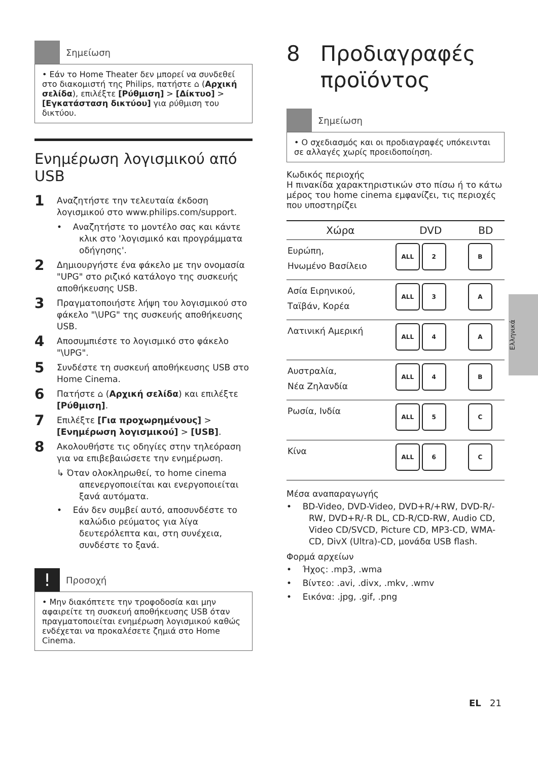Σημείωση
• Εάν το Home Theater δεν μπορεί να συνδεθεί στο διακομιστή της Philips, πατήστε ⌂ (Αρχική σελίδα), επιλέξτε [Ρύθμιση] > [Δίκτυο] > [Εγκατάσταση δικτύου] για ρύθμιση του δικτύου.
Ενημέρωση λογισμικού από USB
1 Αναζητήστε την τελευταία έκδοση λογισμικού στο www.philips.com/support.
• Αναζητήστε το μοντέλο σας και κάντε κλικ στο 'λογισμικό και προγράμματα οδήγησης'.
2 Δημιουργήστε ένα φάκελο με την ονομασία "UPG" στο ριζικό κατάλογο της συσκευής αποθήκευσης USB.
3 Πραγματοποιήστε λήψη του λογισμικού στο φάκελο "\UPG" της συσκευής αποθήκευσης USB.
4 Αποσυμπιέστε το λογισμικό στο φάκελο "\UPG".
5 Συνδέστε τη συσκευή αποθήκευσης USB στο Home Cinema.
6 Πατήστε ⌂ (Αρχική σελίδα) και επιλέξτε [Ρύθμιση].
7 Επιλέξτε [Για προχωρημένους] > [Ενημέρωση λογισμικού] > [USB].
8 Ακολουθήστε τις οδηγίες στην τηλεόραση για να επιβεβαιώσετε την ενημέρωση.
↳ Όταν ολοκληρωθεί, το home cinema απενεργοποιείται και ενεργοποιείται ξανά αυτόματα.
• Εάν δεν συμβεί αυτό, αποσυνδέστε το καλώδιο ρεύματος για λίγα δευτερόλεπτα και, στη συνέχεια, συνδέστε το ξανά.
!
Προσοχή
• Μην διακόπτετε την τροφοδοσία και μην αφαιρείτε τη συσκευή αποθήκευσης USB όταν πραγματοποιείται ενημέρωση λογισμικού καθώς ενδέχεται να προκαλέσετε ζημιά στο Home Cinema.
8 Προδιαγραφές
προϊόντος
Σημείωση
• Ο σχεδιασμός και οι προδιαγραφές υπόκεινται σε αλλαγές χωρίς προειδοποίηση.
Κωδικός περιοχής
Η πινακίδα χαρακτηριστικών στο πίσω ή το κάτω μέρος του home cinema εμφανίζει, τις περιοχές που υποστηρίζει
| Χώρα | DVD | BD |
| --- | --- | --- |
| Ευρώπη, Ηνωμένο Βασίλειο | ALL 2 | B |
| Ασία Ειρηνικού, Ταϊβάν, Κορέα | ALL 3 | A |
| Λατινική Αμερική | ALL 4 | A |
| Αυστραλία, Νέα Ζηλανδία | ALL 4 | B |
| Ρωσία, Ινδία | ALL 5 | C |
| Κίνα | ALL 6 | C |
Μέσα αναπαραγωγής
• BD-Video, DVD-Video, DVD+R/+RW, DVD-R/-RW, DVD+R/-R DL, CD-R/CD-RW, Audio CD, Video CD/SVCD, Picture CD, MP3-CD, WMA-CD, DivX (Ultra)-CD, μονάδα USB flash.
Φορμά αρχείων
• Ήχος: .mp3, .wma
• Βίντεο: .avi, .divx, .mkv, .wmv
• Εικόνα: .jpg, .gif, .png
Ελληνικά
EL 21